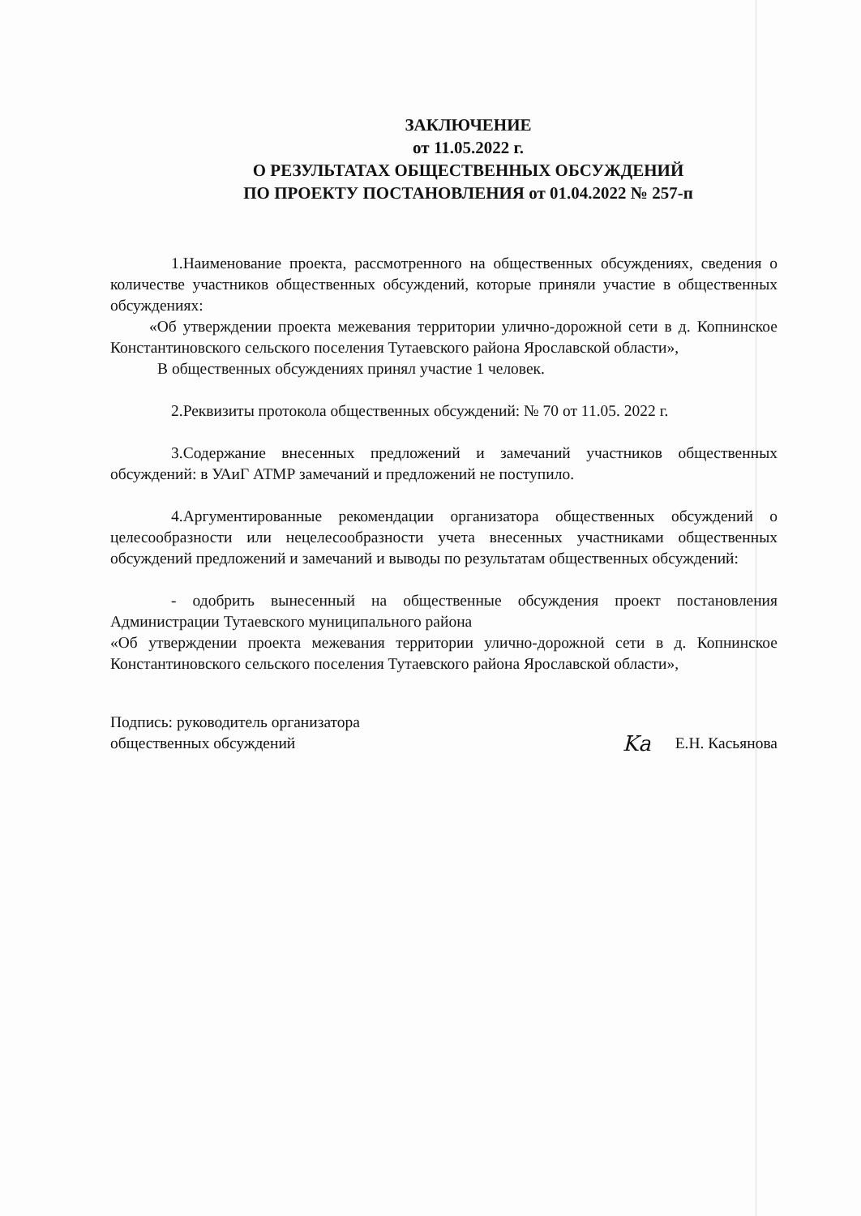ЗАКЛЮЧЕНИЕ
от 11.05.2022 г.
О РЕЗУЛЬТАТАХ ОБЩЕСТВЕННЫХ ОБСУЖДЕНИЙ
ПО ПРОЕКТУ ПОСТАНОВЛЕНИЯ от 01.04.2022 № 257-п
1.Наименование проекта, рассмотренного на общественных обсуждениях, сведения о количестве участников общественных обсуждений, которые приняли участие в общественных обсуждениях:
«Об утверждении проекта межевания территории улично-дорожной сети в д. Копнинское Константиновского сельского поселения Тутаевского района Ярославской области»,
В общественных обсуждениях принял участие 1 человек.
2.Реквизиты протокола общественных обсуждений: № 70 от 11.05. 2022 г.
3.Содержание внесенных предложений и замечаний участников общественных обсуждений: в УАиГ АТМР замечаний и предложений не поступило.
4.Аргументированные рекомендации организатора общественных обсуждений о целесообразности или нецелесообразности учета внесенных участниками общественных обсуждений предложений и замечаний и выводы по результатам общественных обсуждений:
- одобрить вынесенный на общественные обсуждения проект постановления Администрации Тутаевского муниципального района
«Об утверждении проекта межевания территории улично-дорожной сети в д. Копнинское Константиновского сельского поселения Тутаевского района Ярославской области»,
Подпись: руководитель организатора
общественных обсуждений
Ka Е.Н. Касьянова